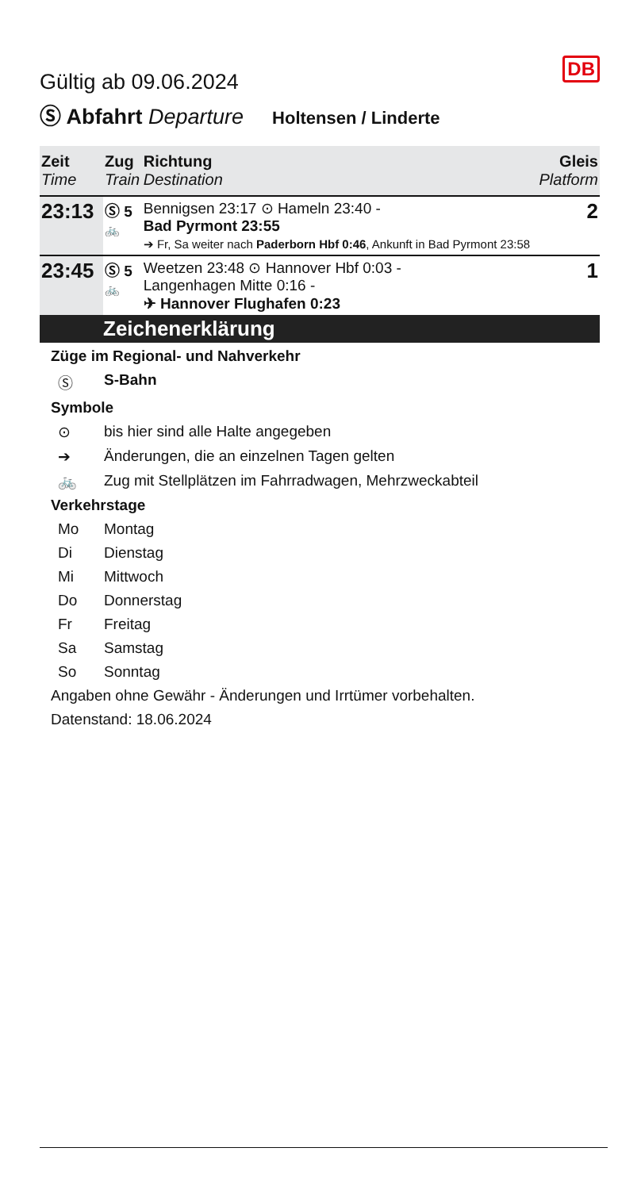DB
Gültig ab 09.06.2024
Ⓢ Abfahrt Departure Holtensen / Linderte
| Zeit Time | Zug Train | Richtung Destination | Gleis Platform |
| --- | --- | --- | --- |
| 23:13 | Ⓢ 5 🚲 | Bennigsen 23:17 ⊙ Hameln 23:40 - Bad Pyrmont 23:55 ➔ Fr, Sa weiter nach Paderborn Hbf 0:46 , Ankunft in Bad Pyrmont 23:58 | 2 |
| 23:45 | Ⓢ 5 🚲 | Weetzen 23:48 ⊙ Hannover Hbf 0:03 - Langenhagen Mitte 0:16 - ✈ Hannover Flughafen 0:23 | 1 |
Zeichenerklärung
Züge im Regional- und Nahverkehr
Ⓢ S-Bahn
Symbole
⊙ bis hier sind alle Halte angegeben
➔ Änderungen, die an einzelnen Tagen gelten
🚲 Zug mit Stellplätzen im Fahrradwagen, Mehrzweckabteil
Verkehrstage
Mo Montag
Di Dienstag
Mi Mittwoch
Do Donnerstag
Fr Freitag
Sa Samstag
So Sonntag
Angaben ohne Gewähr - Änderungen und Irrtümer vorbehalten.
Datenstand: 18.06.2024